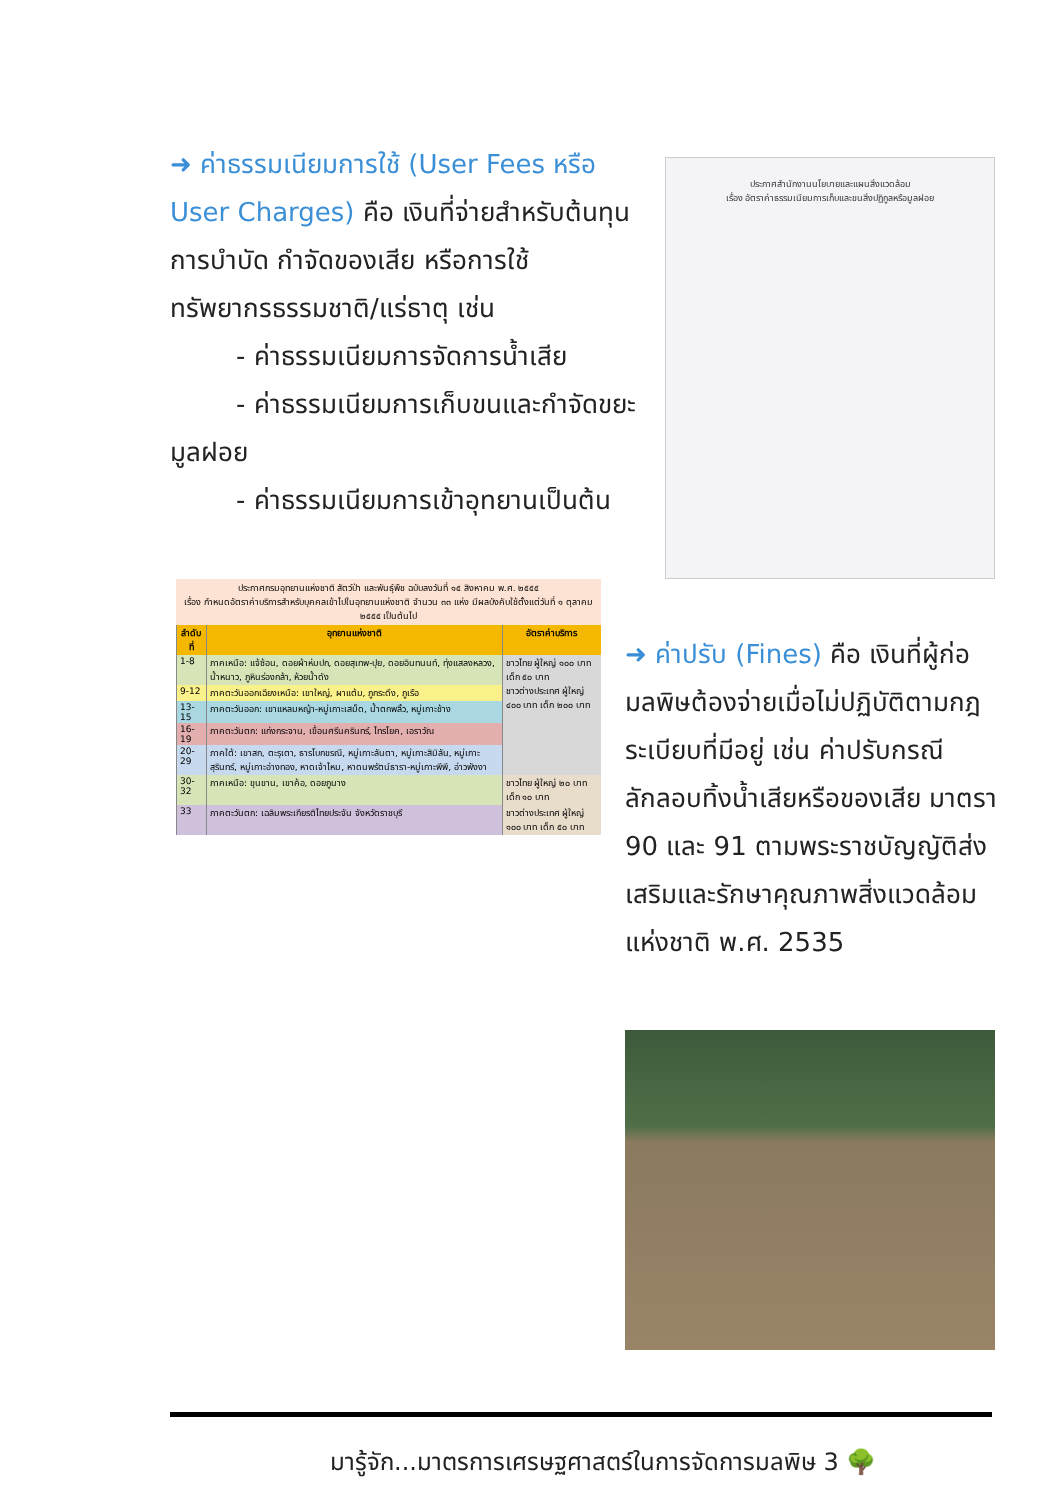➜ ค่าธรรมเนียมการใช้ (User Fees หรือ User Charges) คือ เงินที่จ่ายสำหรับต้นทุนการบำบัด กำจัดของเสีย หรือการใช้ทรัพยากรธรรมชาติ/แร่ธาตุ เช่น
- ค่าธรรมเนียมการจัดการน้ำเสีย
- ค่าธรรมเนียมการเก็บขนและกำจัดขยะมูลฝอย
- ค่าธรรมเนียมการเข้าอุทยานเป็นต้น
ประกาศสำนักงานนโยบายและแผนสิ่งแวดล้อม
เรื่อง อัตราค่าธรรมเนียมการเก็บและขนสิ่งปฏิกูลหรือมูลฝอย
ประกาศกรมอุทยานแห่งชาติ สัตว์ป่า และพันธุ์พืช ฉบับลงวันที่ ๑๕ สิงหาคม พ.ศ. ๒๕๕๕
เรื่อง กำหนดอัตราค่าบริการสำหรับบุคคลเข้าไปในอุทยานแห่งชาติ จำนวน ๓๓ แห่ง มีผลบังคับใช้ตั้งแต่วันที่ ๑ ตุลาคม ๒๕๕๕ เป็นต้นไป
| ลำดับที่ | อุทยานแห่งชาติ | อัตราค่าบริการ |
| --- | --- | --- |
| 1-8 | ภาคเหนือ: แจ้ซ้อน, ดอยผ้าห่มปก, ดอยสุเทพ-ปุย, ดอยอินทนนท์, ทุ่งแสลงหลวง, น้ำหนาว, ภูหินร่องกล้า, ห้วยน้ำดัง | ชาวไทย ผู้ใหญ่ ๑๐๐ บาท เด็ก ๕๐ บาท ชาวต่างประเทศ ผู้ใหญ่ ๔๐๐ บาท เด็ก ๒๐๐ บาท |
| 9-12 | ภาคตะวันออกเฉียงเหนือ: เขาใหญ่, ผาแต้ม, ภูกระดึง, ภูเรือ | |
| 13-15 | ภาคตะวันออก: เขาแหลมหญ้า-หมู่เกาะเสม็ด, น้ำตกพลิ้ว, หมู่เกาะช้าง | |
| 16-19 | ภาคตะวันตก: แก่งกระจาน, เขื่อนศรีนครินทร์, ไทรโยค, เอราวัณ | |
| 20-29 | ภาคใต้: เขาสก, ตะรุเตา, ธารโบกขรณี, หมู่เกาะลันตา, หมู่เกาะสิมิลัน, หมู่เกาะสุรินทร์, หมู่เกาะอ่างทอง, หาดเจ้าไหม, หาดนพรัตน์ธารา-หมู่เกาะพีพี, อ่าวพังงา | |
| 30-32 | ภาคเหนือ: ขุนขาน, เขาค้อ, ดอยภูนาง | ชาวไทย ผู้ใหญ่ ๒๐ บาท เด็ก ๑๐ บาท |
| 33 | ภาคตะวันตก: เฉลิมพระเกียรติไทยประจัน จังหวัดราชบุรี | ชาวต่างประเทศ ผู้ใหญ่ ๑๐๐ บาท เด็ก ๕๐ บาท |
➜ ค่าปรับ (Fines) คือ เงินที่ผู้ก่อมลพิษต้องจ่ายเมื่อไม่ปฏิบัติตามกฎระเบียบที่มีอยู่ เช่น ค่าปรับกรณีลักลอบทิ้งน้ำเสียหรือของเสีย มาตรา 90 และ 91 ตามพระราชบัญญัติส่งเสริมและรักษาคุณภาพสิ่งแวดล้อมแห่งชาติ พ.ศ. 2535
มารู้จัก...มาตรการเศรษฐศาสตร์ในการจัดการมลพิษ 3 🌳